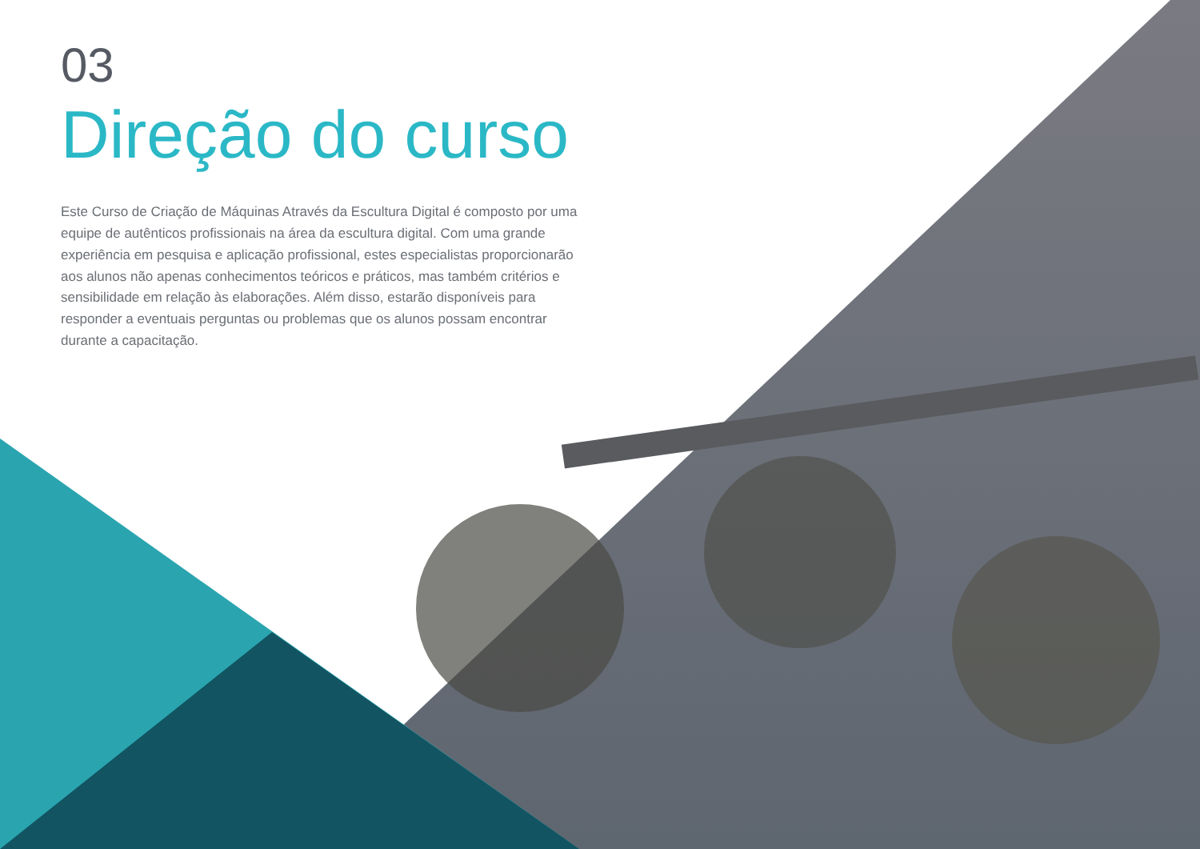03
Direção do curso
Este Curso de Criação de Máquinas Através da Escultura Digital é composto por uma equipe de autênticos profissionais na área da escultura digital. Com uma grande experiência em pesquisa e aplicação profissional, estes especialistas proporcionarão aos alunos não apenas conhecimentos teóricos e práticos, mas também critérios e sensibilidade em relação às elaborações. Além disso, estarão disponíveis para responder a eventuais perguntas ou problemas que os alunos possam encontrar durante a capacitação.